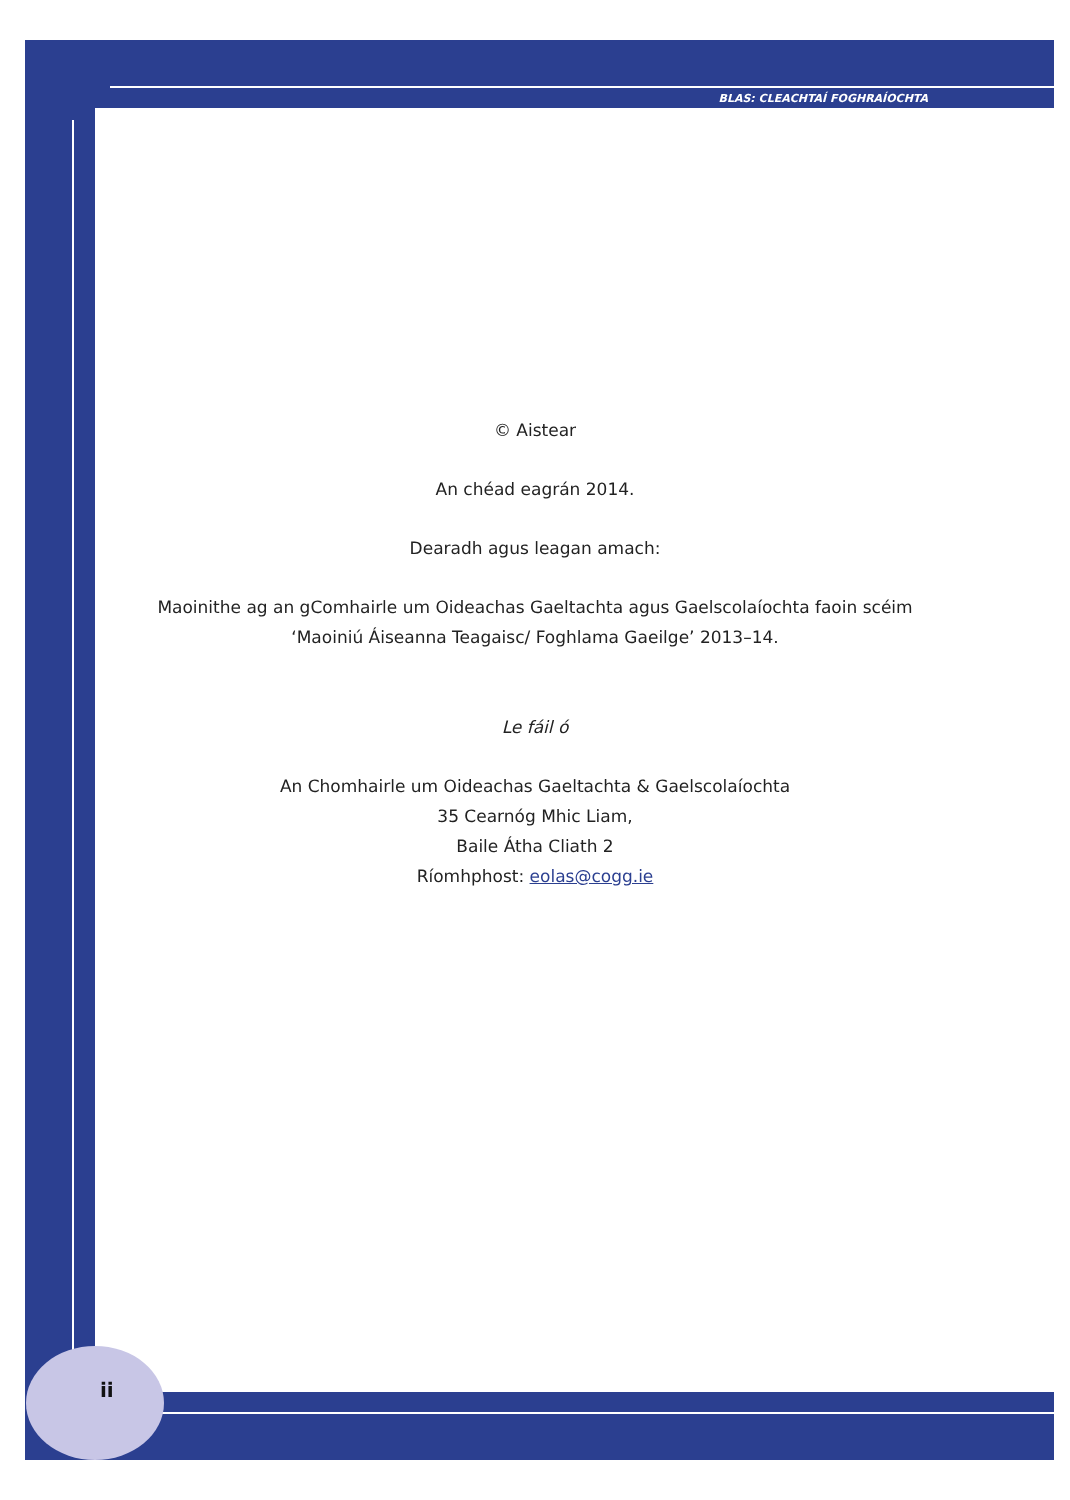BLAS: CLEACHTAÍ FOGHRAÍOCHTA
© Aistear
An chéad eagrán 2014.
Dearadh agus leagan amach:
Maoinithe ag an gComhairle um Oideachas Gaeltachta agus Gaelscolaíochta faoin scéim
‘Maoiniú Áiseanna Teagaisc/ Foghlama Gaeilge’ 2013–14.
Le fáil ó
An Chomhairle um Oideachas Gaeltachta & Gaelscolaíochta
35 Cearnóg Mhic Liam,
Baile Átha Cliath 2
Ríomhphost: eolas@cogg.ie
ii